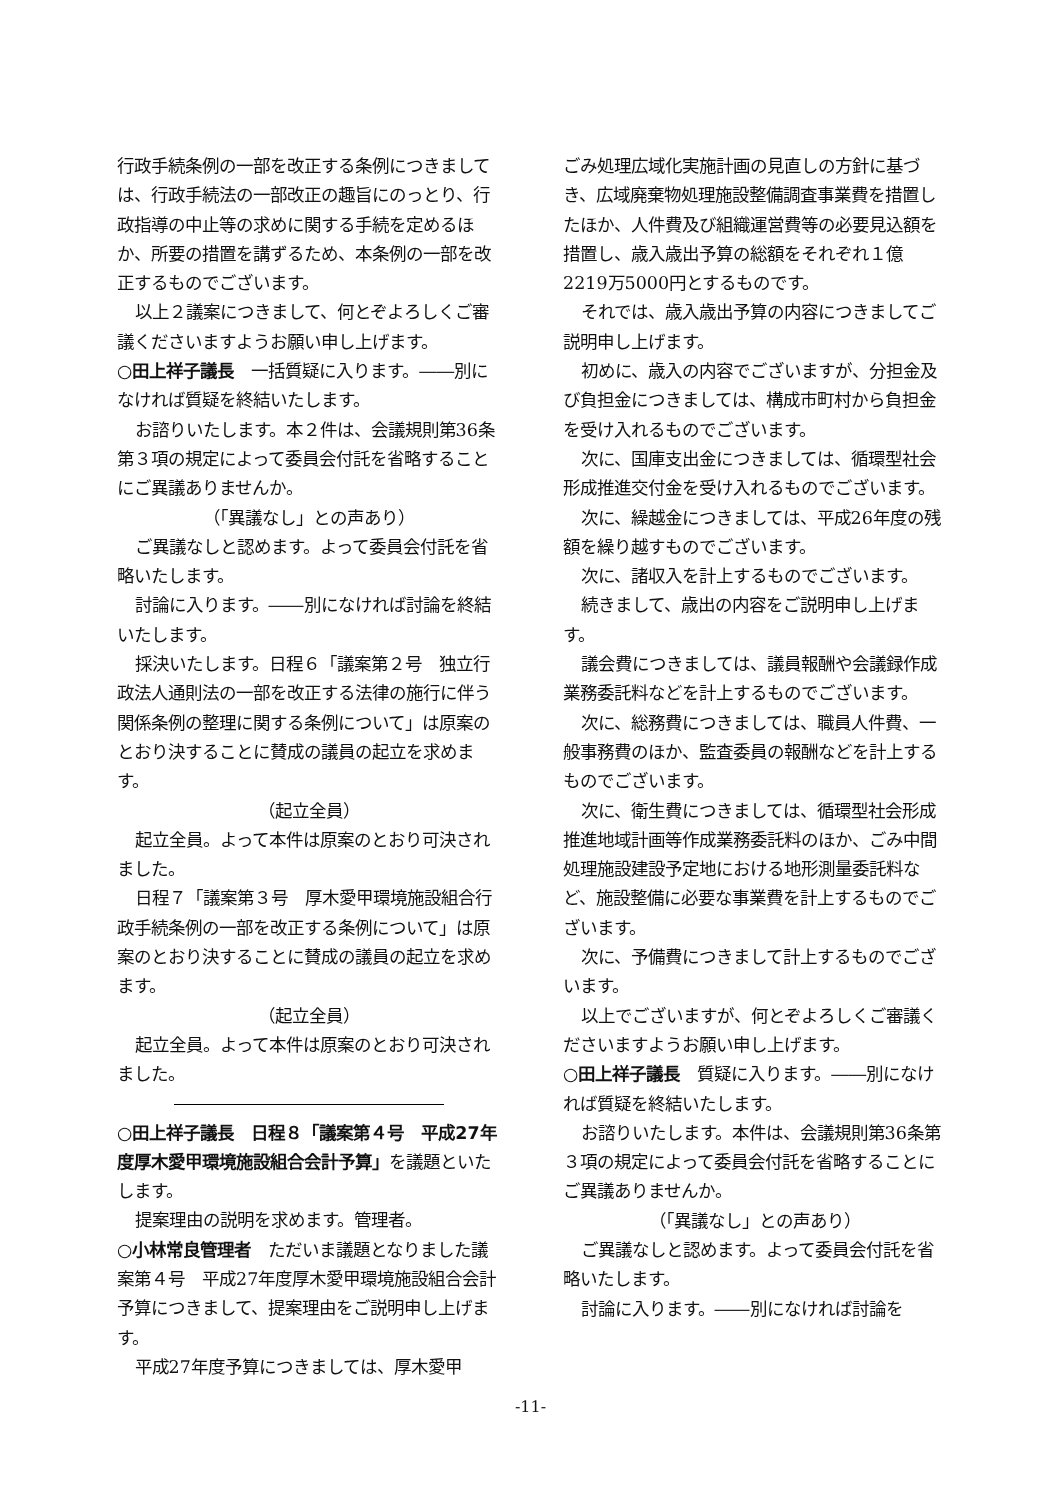行政手続条例の一部を改正する条例につきましては、行政手続法の一部改正の趣旨にのっとり、行政指導の中止等の求めに関する手続を定めるほか、所要の措置を講ずるため、本条例の一部を改正するものでございます。
以上２議案につきまして、何とぞよろしくご審議くださいますようお願い申し上げます。
○田上祥子議長　一括質疑に入ります。――別になければ質疑を終結いたします。
お諮りいたします。本２件は、会議規則第36条第３項の規定によって委員会付託を省略することにご異議ありませんか。
（「異議なし」との声あり）
ご異議なしと認めます。よって委員会付託を省略いたします。
討論に入ります。――別になければ討論を終結いたします。
採決いたします。日程６「議案第２号　独立行政法人通則法の一部を改正する法律の施行に伴う関係条例の整理に関する条例について」は原案のとおり決することに賛成の議員の起立を求めます。
（起立全員）
起立全員。よって本件は原案のとおり可決されました。
日程７「議案第３号　厚木愛甲環境施設組合行政手続条例の一部を改正する条例について」は原案のとおり決することに賛成の議員の起立を求めます。
（起立全員）
起立全員。よって本件は原案のとおり可決されました。
○田上祥子議長　日程８「議案第４号　平成27年度厚木愛甲環境施設組合会計予算」を議題といたします。
提案理由の説明を求めます。管理者。
○小林常良管理者　ただいま議題となりました議案第４号　平成27年度厚木愛甲環境施設組合会計予算につきまして、提案理由をご説明申し上げます。
平成27年度予算につきましては、厚木愛甲
ごみ処理広域化実施計画の見直しの方針に基づき、広域廃棄物処理施設整備調査事業費を措置したほか、人件費及び組織運営費等の必要見込額を措置し、歳入歳出予算の総額をそれぞれ１億2219万5000円とするものです。
それでは、歳入歳出予算の内容につきましてご説明申し上げます。
初めに、歳入の内容でございますが、分担金及び負担金につきましては、構成市町村から負担金を受け入れるものでございます。
次に、国庫支出金につきましては、循環型社会形成推進交付金を受け入れるものでございます。
次に、繰越金につきましては、平成26年度の残額を繰り越すものでございます。
次に、諸収入を計上するものでございます。
続きまして、歳出の内容をご説明申し上げます。
議会費につきましては、議員報酬や会議録作成業務委託料などを計上するものでございます。
次に、総務費につきましては、職員人件費、一般事務費のほか、監査委員の報酬などを計上するものでございます。
次に、衛生費につきましては、循環型社会形成推進地域計画等作成業務委託料のほか、ごみ中間処理施設建設予定地における地形測量委託料など、施設整備に必要な事業費を計上するものでございます。
次に、予備費につきまして計上するものでございます。
以上でございますが、何とぞよろしくご審議くださいますようお願い申し上げます。
○田上祥子議長　質疑に入ります。――別になければ質疑を終結いたします。
お諮りいたします。本件は、会議規則第36条第３項の規定によって委員会付託を省略することにご異議ありませんか。
（「異議なし」との声あり）
ご異議なしと認めます。よって委員会付託を省略いたします。
討論に入ります。――別になければ討論を
-11-